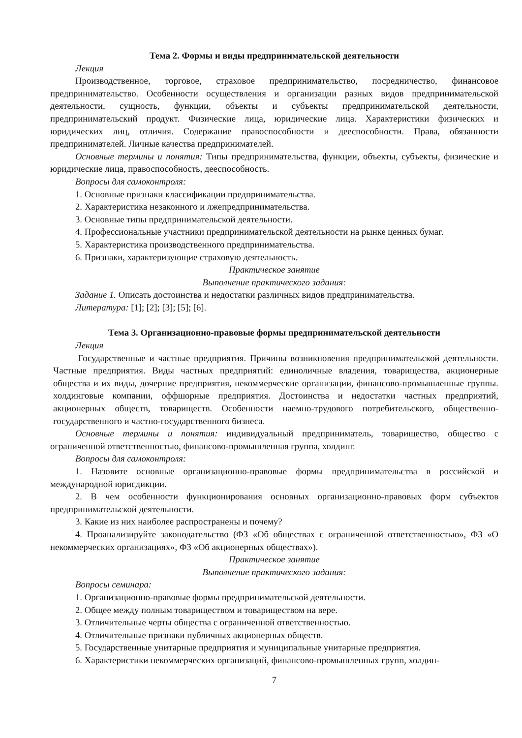Тема 2. Формы и виды предпринимательской деятельности
Лекция
Производственное, торговое, страховое предпринимательство, посредничество, финансовое предпринимательство. Особенности осуществления и организации разных видов предпринимательской деятельности, сущность, функции, объекты и субъекты предпринимательской деятельности, предпринимательский продукт. Физические лица, юридические лица. Характеристики физических и юридических лиц, отличия. Содержание правоспособности и дееспособности. Права, обязанности предпринимателей. Личные качества предпринимателей.
Основные термины и понятия: Типы предпринимательства, функции, объекты, субъекты, физические и юридические лица, правоспособность, дееспособность.
Вопросы для самоконтроля:
1. Основные признаки классификации предпринимательства.
2. Характеристика незаконного и лжепредпринимательства.
3. Основные типы предпринимательской деятельности.
4. Профессиональные участники предпринимательской деятельности на рынке ценных бумаг.
5. Характеристика производственного предпринимательства.
6. Признаки, характеризующие страховую деятельность.
Практическое занятие
Выполнение практического задания:
Задание 1. Описать достоинства и недостатки различных видов предпринимательства.
Литература: [1]; [2]; [3]; [5]; [6].
Тема 3. Организационно-правовые формы предпринимательской деятельности
Лекция
Государственные и частные предприятия. Причины возникновения предпринимательской деятельности. Частные предприятия. Виды частных предприятий: единоличные владения, товарищества, акционерные общества и их виды, дочерние предприятия, некоммерческие организации, финансово-промышленные группы. холдинговые компании, оффшорные предприятия. Достоинства и недостатки частных предприятий, акционерных обществ, товариществ. Особенности наемно-трудового потребительского, общественно-государственного и частно-государственного бизнеса.
Основные термины и понятия: индивидуальный предприниматель, товарищество, общество с ограниченной ответственностью, финансово-промышленная группа, холдинг.
Вопросы для самоконтроля:
1. Назовите основные организационно-правовые формы предпринимательства в российской и международной юрисдикции.
2. В чем особенности функционирования основных организационно-правовых форм субъектов предпринимательской деятельности.
3. Какие из них наиболее распространены и почему?
4. Проанализируйте законодательство (ФЗ «Об обществах с ограниченной ответственностью», ФЗ «О некоммерческих организациях», ФЗ «Об акционерных обществах»).
Практическое занятие
Выполнение практического задания:
Вопросы семинара:
1. Организационно-правовые формы предпринимательской деятельности.
2. Общее между полным товариществом и товариществом на вере.
3. Отличительные черты общества с ограниченной ответственностью.
4. Отличительные признаки публичных акционерных обществ.
5. Государственные унитарные предприятия и муниципальные унитарные предприятия.
6. Характеристики некоммерческих организаций, финансово-промышленных групп, холдин-
7